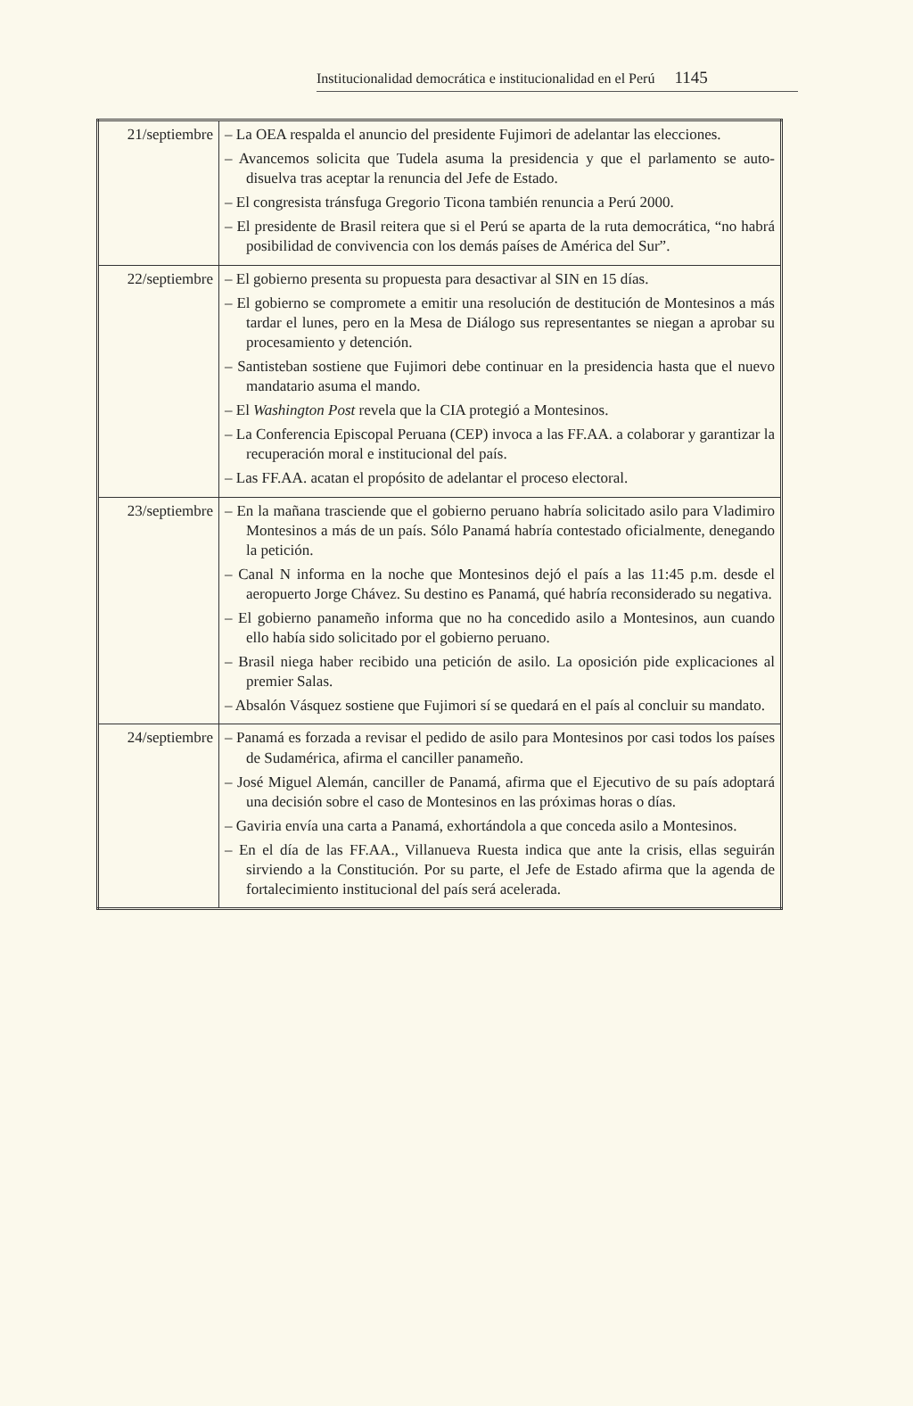Institucionalidad democrática e institucionalidad en el Perú 1145
| 21/septiembre | – La OEA respalda el anuncio del presidente Fujimori de adelantar las elecciones. – Avancemos solicita que Tudela asuma la presidencia y que el parlamento se auto-disuelva tras aceptar la renuncia del Jefe de Estado. – El congresista tránsfuga Gregorio Ticona también renuncia a Perú 2000. – El presidente de Brasil reitera que si el Perú se aparta de la ruta democrática, “no habrá posibilidad de convivencia con los demás países de América del Sur”. |
| 22/septiembre | – El gobierno presenta su propuesta para desactivar al SIN en 15 días. – El gobierno se compromete a emitir una resolución de destitución de Montesinos a más tardar el lunes, pero en la Mesa de Diálogo sus representantes se niegan a aprobar su procesamiento y detención. – Santisteban sostiene que Fujimori debe continuar en la presidencia hasta que el nuevo mandatario asuma el mando. – El Washington Post revela que la CIA protegió a Montesinos. – La Conferencia Episcopal Peruana (CEP) invoca a las FF.AA. a colaborar y garantizar la recuperación moral e institucional del país. – Las FF.AA. acatan el propósito de adelantar el proceso electoral. |
| 23/septiembre | – En la mañana trasciende que el gobierno peruano habría solicitado asilo para Vladimiro Montesinos a más de un país. Sólo Panamá habría contestado oficialmente, denegando la petición. – Canal N informa en la noche que Montesinos dejó el país a las 11:45 p.m. desde el aeropuerto Jorge Chávez. Su destino es Panamá, qué habría reconsiderado su negativa. – El gobierno panameño informa que no ha concedido asilo a Montesinos, aun cuando ello había sido solicitado por el gobierno peruano. – Brasil niega haber recibido una petición de asilo. La oposición pide explicaciones al premier Salas. – Absalón Vásquez sostiene que Fujimori sí se quedará en el país al concluir su mandato. |
| 24/septiembre | – Panamá es forzada a revisar el pedido de asilo para Montesinos por casi todos los países de Sudamérica, afirma el canciller panameño. – José Miguel Alemán, canciller de Panamá, afirma que el Ejecutivo de su país adoptará una decisión sobre el caso de Montesinos en las próximas horas o días. – Gaviria envía una carta a Panamá, exhortándola a que conceda asilo a Montesinos. – En el día de las FF.AA., Villanueva Ruesta indica que ante la crisis, ellas seguirán sirviendo a la Constitución. Por su parte, el Jefe de Estado afirma que la agenda de fortalecimiento institucional del país será acelerada. |